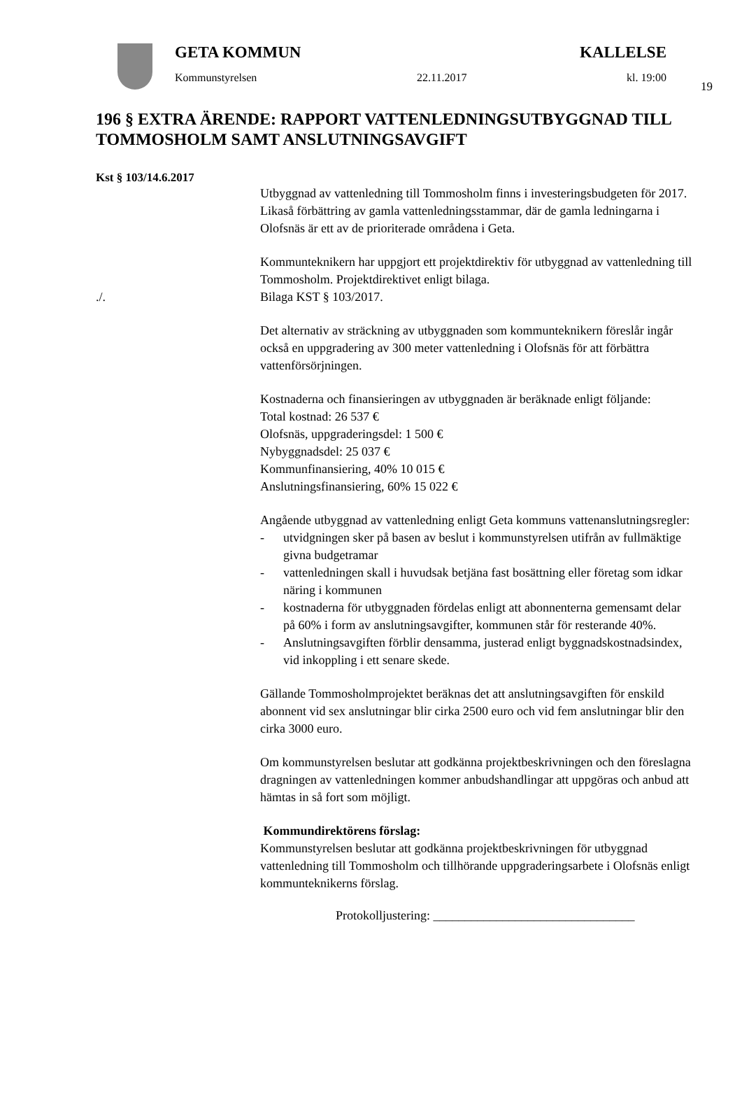19
GETA KOMMUN KALLELSE
Kommunstyrelsen 22.11.2017 kl. 19:00
196 § EXTRA ÄRENDE: RAPPORT VATTENLEDNINGSUTBYGGNAD TILL TOMMOSHOLM SAMT ANSLUTNINGSAVGIFT
Kst § 103/14.6.2017
Utbyggnad av vattenledning till Tommosholm finns i investeringsbudgeten för 2017. Likaså förbättring av gamla vattenledningsstammar, där de gamla ledningarna i Olofsnäs är ett av de prioriterade områdena i Geta.
Kommunteknikern har uppgjort ett projektdirektiv för utbyggnad av vattenledning till Tommosholm. Projektdirektivet enligt bilaga.
./. Bilaga KST § 103/2017.
Det alternativ av sträckning av utbyggnaden som kommunteknikern föreslår ingår också en uppgradering av 300 meter vattenledning i Olofsnäs för att förbättra vattenförsörjningen.
Kostnaderna och finansieringen av utbyggnaden är beräknade enligt följande:
Total kostnad: 26 537 €
Olofsnäs, uppgraderingsdel: 1 500 €
Nybyggnadsdel: 25 037 €
Kommunfinansiering, 40% 10 015 €
Anslutningsfinansiering, 60% 15 022 €
Angående utbyggnad av vattenledning enligt Geta kommuns vattenanslutningsregler:
- utvidgningen sker på basen av beslut i kommunstyrelsen utifrån av fullmäktige givna budgetramar
- vattenledningen skall i huvudsak betjäna fast bosättning eller företag som idkar näring i kommunen
- kostnaderna för utbyggnaden fördelas enligt att abonnenterna gemensamt delar på 60% i form av anslutningsavgifter, kommunen står för resterande 40%.
- Anslutningsavgiften förblir densamma, justerad enligt byggnadskostnadsindex, vid inkoppling i ett senare skede.
Gällande Tommosholmprojektet beräknas det att anslutningsavgiften för enskild abonnent vid sex anslutningar blir cirka 2500 euro och vid fem anslutningar blir den cirka 3000 euro.
Om kommunstyrelsen beslutar att godkänna projektbeskrivningen och den föreslagna dragningen av vattenledningen kommer anbudshandlingar att uppgöras och anbud att hämtas in så fort som möjligt.
Kommundirektörens förslag:
Kommunstyrelsen beslutar att godkänna projektbeskrivningen för utbyggnad vattenledning till Tommosholm och tillhörande uppgraderingsarbete i Olofsnäs enligt kommunteknikerns förslag.
Protokolljustering: ________________________________